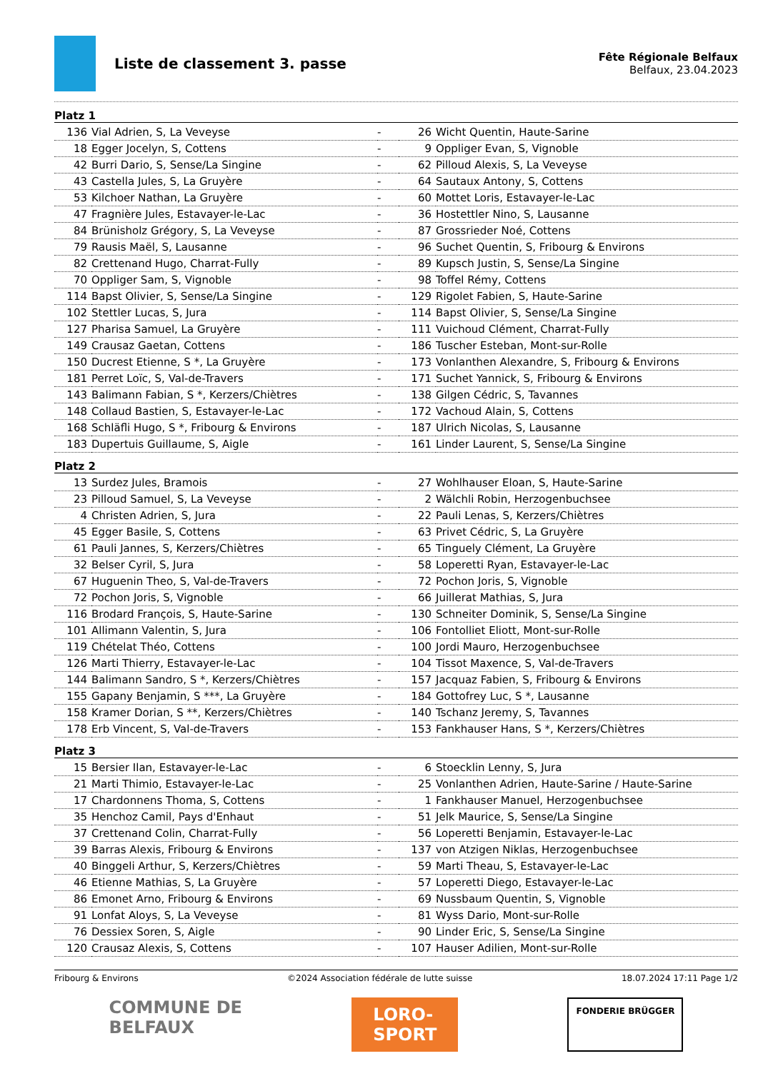Liste de classement 3. passe
Fête Régionale Belfaux
Belfaux, 23.04.2023
Platz 1
| 136 | Vial Adrien, S, La Veveyse | - | 26 | Wicht Quentin, Haute-Sarine |
| 18 | Egger Jocelyn, S, Cottens | - | 9 | Oppliger Evan, S, Vignoble |
| 42 | Burri Dario, S, Sense/La Singine | - | 62 | Pilloud Alexis, S, La Veveyse |
| 43 | Castella Jules, S, La Gruyère | - | 64 | Sautaux Antony, S, Cottens |
| 53 | Kilchoer Nathan, La Gruyère | - | 60 | Mottet Loris, Estavayer-le-Lac |
| 47 | Fragnière Jules, Estavayer-le-Lac | - | 36 | Hostettler Nino, S, Lausanne |
| 84 | Brünisholz Grégory, S, La Veveyse | - | 87 | Grossrieder Noé, Cottens |
| 79 | Rausis Maël, S, Lausanne | - | 96 | Suchet Quentin, S, Fribourg & Environs |
| 82 | Crettenand Hugo, Charrat-Fully | - | 89 | Kupsch Justin, S, Sense/La Singine |
| 70 | Oppliger Sam, S, Vignoble | - | 98 | Toffel Rémy, Cottens |
| 114 | Bapst Olivier, S, Sense/La Singine | - | 129 | Rigolet Fabien, S, Haute-Sarine |
| 102 | Stettler Lucas, S, Jura | - | 114 | Bapst Olivier, S, Sense/La Singine |
| 127 | Pharisa Samuel, La Gruyère | - | 111 | Vuichoud Clément, Charrat-Fully |
| 149 | Crausaz Gaetan, Cottens | - | 186 | Tuscher Esteban, Mont-sur-Rolle |
| 150 | Ducrest Etienne, S *, La Gruyère | - | 173 | Vonlanthen Alexandre, S, Fribourg & Environs |
| 181 | Perret Loïc, S, Val-de-Travers | - | 171 | Suchet Yannick, S, Fribourg & Environs |
| 143 | Balimann Fabian, S *, Kerzers/Chiètres | - | 138 | Gilgen Cédric, S, Tavannes |
| 148 | Collaud Bastien, S, Estavayer-le-Lac | - | 172 | Vachoud Alain, S, Cottens |
| 168 | Schläfli Hugo, S *, Fribourg & Environs | - | 187 | Ulrich Nicolas, S, Lausanne |
| 183 | Dupertuis Guillaume, S, Aigle | - | 161 | Linder Laurent, S, Sense/La Singine |
Platz 2
| 13 | Surdez Jules, Bramois | - | 27 | Wohlhauser Eloan, S, Haute-Sarine |
| 23 | Pilloud Samuel, S, La Veveyse | - | 2 | Wälchli Robin, Herzogenbuchsee |
| 4 | Christen Adrien, S, Jura | - | 22 | Pauli Lenas, S, Kerzers/Chiètres |
| 45 | Egger Basile, S, Cottens | - | 63 | Privet Cédric, S, La Gruyère |
| 61 | Pauli Jannes, S, Kerzers/Chiètres | - | 65 | Tinguely Clément, La Gruyère |
| 32 | Belser Cyril, S, Jura | - | 58 | Loperetti Ryan, Estavayer-le-Lac |
| 67 | Huguenin Theo, S, Val-de-Travers | - | 72 | Pochon Joris, S, Vignoble |
| 72 | Pochon Joris, S, Vignoble | - | 66 | Juillerat Mathias, S, Jura |
| 116 | Brodard François, S, Haute-Sarine | - | 130 | Schneiter Dominik, S, Sense/La Singine |
| 101 | Allimann Valentin, S, Jura | - | 106 | Fontolliet Eliott, Mont-sur-Rolle |
| 119 | Chételat Théo, Cottens | - | 100 | Jordi Mauro, Herzogenbuchsee |
| 126 | Marti Thierry, Estavayer-le-Lac | - | 104 | Tissot Maxence, S, Val-de-Travers |
| 144 | Balimann Sandro, S *, Kerzers/Chiètres | - | 157 | Jacquaz Fabien, S, Fribourg & Environs |
| 155 | Gapany Benjamin, S ***, La Gruyère | - | 184 | Gottofrey Luc, S *, Lausanne |
| 158 | Kramer Dorian, S **, Kerzers/Chiètres | - | 140 | Tschanz Jeremy, S, Tavannes |
| 178 | Erb Vincent, S, Val-de-Travers | - | 153 | Fankhauser Hans, S *, Kerzers/Chiètres |
Platz 3
| 15 | Bersier Ilan, Estavayer-le-Lac | - | 6 | Stoecklin Lenny, S, Jura |
| 21 | Marti Thimio, Estavayer-le-Lac | - | 25 | Vonlanthen Adrien, Haute-Sarine / Haute-Sarine |
| 17 | Chardonnens Thoma, S, Cottens | - | 1 | Fankhauser Manuel, Herzogenbuchsee |
| 35 | Henchoz Camil, Pays d'Enhaut | - | 51 | Jelk Maurice, S, Sense/La Singine |
| 37 | Crettenand Colin, Charrat-Fully | - | 56 | Loperetti Benjamin, Estavayer-le-Lac |
| 39 | Barras Alexis, Fribourg & Environs | - | 137 | von Atzigen Niklas, Herzogenbuchsee |
| 40 | Binggeli Arthur, S, Kerzers/Chiètres | - | 59 | Marti Theau, S, Estavayer-le-Lac |
| 46 | Etienne Mathias, S, La Gruyère | - | 57 | Loperetti Diego, Estavayer-le-Lac |
| 86 | Emonet Arno, Fribourg & Environs | - | 69 | Nussbaum Quentin, S, Vignoble |
| 91 | Lonfat Aloys, S, La Veveyse | - | 81 | Wyss Dario, Mont-sur-Rolle |
| 76 | Dessiex Soren, S, Aigle | - | 90 | Linder Eric, S, Sense/La Singine |
| 120 | Crausaz Alexis, S, Cottens | - | 107 | Hauser Adilien, Mont-sur-Rolle |
Fribourg & Environs ©2024 Association fédérale de lutte suisse 18.07.2024 17:11 Page 1/2
COMMUNE DE
BELFAUX
LORO-
SPORT
FONDERIE BRÜGGER